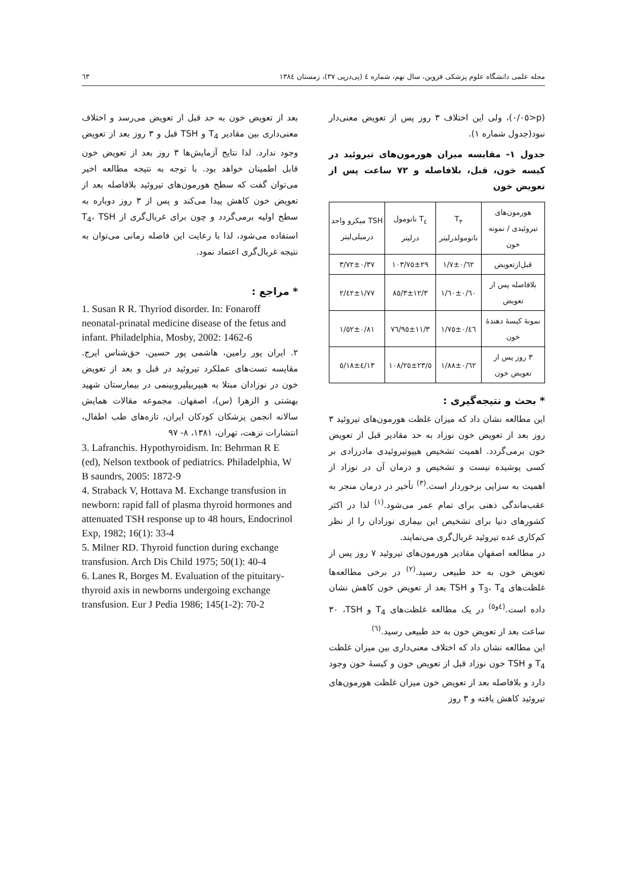مجله علمی دانشگاه علوم پزشکی قزوین، سال نهم، شماره ٤ (پی‌درپی ٣٧)، زمستان ١٣٨٤ ٦٣
(p<٠/٠٥)، ولی این اختلاف ٣ روز پس از تعویض معنی‌دار نبود(جدول شماره ١).
جدول ١- مقایسه میزان هورمون‌های تیروئید در کیسه خون، قبل، بلافاصله و ٧٢ ساعت پس از تعویض خون
| هورمون‌های تیروئیدی / نمونه خون | T<sub>٣</sub> نانومولدرلیتر | T<sub>٤</sub> نانومول درلیتر | TSH میکرو واحد درمیلی‌لیتر |
| --- | --- | --- | --- |
| قبل‌ازتعویض | ٠/٦٢±١/٧ | ٢٩±١٠٣/٧٥ | ٠/٣٧±٣/٧٢ |
| بلافاصله پس از تعویض | ٠/٦٠±١/٦٠ | ١٢/٣±٨٥/٣ | ١/٧٧±٢/٤٢ |
| نمونهٔ کیسهٔ دهندهٔ خون | ٠/٤٦±١/٧٥ | ١١/٣±٧٦/٩٥ | ٠/٨١±١/٥٢ |
| ٣ روز پس از تعویض خون | ٠/٦٢±١/٨٨ | ٢٣/٥±١٠٨/٢٥ | ٤/١٣±٥/١٨ |
* بحث و نتیجه‌گیری :
این مطالعه نشان داد که میزان غلظت هورمون‌های تیروئید ٣ روز بعد از تعویض خون نوزاد به حد مقادیر قبل از تعویض خون برمی‌گردد. اهمیت تشخیص هیپوتیروئیدی مادرزادی بر کسی پوشیده نیست و تشخیص و درمان آن در نوزاد از اهمیت به سزایی برخوردار است.<sup>(٣)</sup> تأخیر در درمان منجر به عقب‌ماندگی ذهنی برای تمام عمر می‌شود.<sup>(١)</sup> لذا در اکثر کشورهای دنیا برای تشخیص این بیماری نوزادان را از نظر کم‌کاری غده تیروئید غربال‌گری می‌نمایند.
در مطالعه اصفهان مقادیر هورمون‌های تیروئید ٧ روز پس از تعویض خون به حد طبیعی رسید.<sup>(٢)</sup> در برخی مطالعه‌ها غلظت‌های T<sub>3</sub>، T<sub>4</sub> و TSH بعد از تعویض خون کاهش نشان داده است.<sup>(٤و٥)</sup> در یک مطالعه غلظت‌های T<sub>4</sub> و TSH، ٣٠ ساعت بعد از تعویض خون به حد طبیعی رسید.<sup>(٦)</sup>
این مطالعه نشان داد که اختلاف معنی‌داری بین میزان غلظت T<sub>4</sub> و TSH خون نوزاد قبل از تعویض خون و کیسهٔ خون وجود دارد و بلافاصله بعد از تعویض خون میزان غلظت هورمون‌های تیروئید کاهش یافته و ٣ روز
بعد از تعویض خون به حد قبل از تعویض می‌رسد و اختلاف معنی‌داری بین مقادیر T<sub>4</sub> و TSH قبل و ٣ روز بعد از تعویض وجود ندارد. لذا نتایج آزمایش‌ها ٣ روز بعد از تعویض خون قابل اطمینان خواهد بود. با توجه به نتیجه مطالعه اخیر می‌توان گفت که سطح هورمون‌های تیروئید بلافاصله بعد از تعویض خون کاهش پیدا می‌کند و پس از ٣ روز دوباره به سطح اولیه برمی‌گردد و چون برای غربال‌گری از T<sub>4</sub>، TSH استفاده می‌شود، لذا با رعایت این فاصله زمانی می‌توان به نتیجه غربال‌گری اعتماد نمود.
* مراجع :
1. Susan R R. Thyriod disorder. In: Fonaroff neonatal-prinatal medicine disease of the fetus and infant. Philadelphia, Mosby, 2002: 1462-6
٢. ایران پور رامین، هاشمی پور حسین، حق‌شناس ایرج. مقایسه تست‌های عملکرد تیروئید در قبل و بعد از تعویض خون در نوزادان مبتلا به هیپربیلیروبینمی در بیمارستان شهید بهشتی و الزهرا (س)، اصفهان. مجموعه مقالات همایش سالانه انجمن پزشکان کودکان ایران، تازه‌های طب اطفال، انتشارات نزهت، تهران، ١٣٨١، ٨- ٩٧
3. Lafranchis. Hypothyroidism. In: Behrman R E (ed), Nelson textbook of pediatrics. Philadelphia, W B saundrs, 2005: 1872-9
4. Straback V, Hottava M. Exchange transfusion in newborn: rapid fall of plasma thyroid hormones and attenuated TSH response up to 48 hours, Endocrinol Exp, 1982; 16(1): 33-4
5. Milner RD. Thyroid function during exchange transfusion. Arch Dis Child 1975; 50(1): 40-4
6. Lanes R, Borges M. Evaluation of the pituitary-thyroid axis in newborns undergoing exchange transfusion. Eur J Pedia 1986; 145(1-2): 70-2